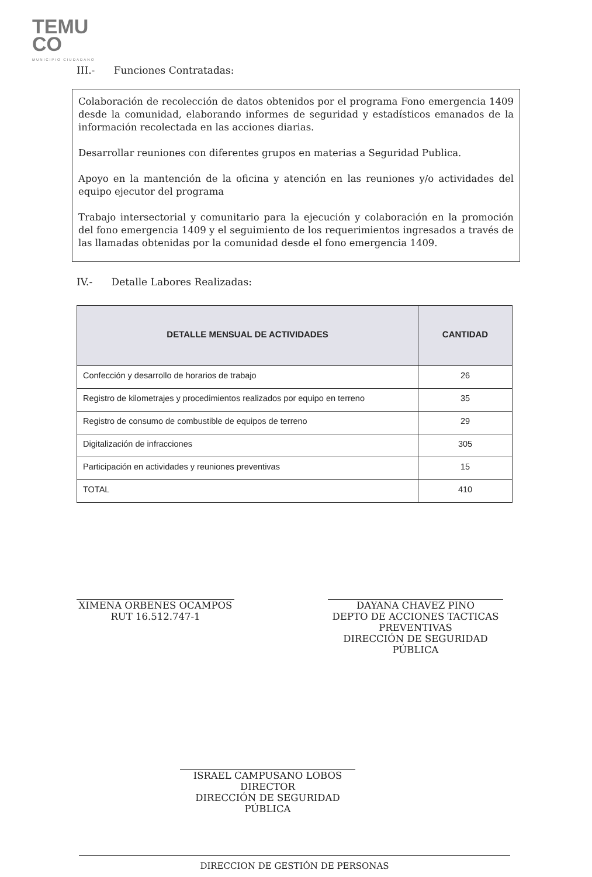TEMU
CO
MUNICIPIO CIUDADANO
III.- Funciones Contratadas:
Colaboración de recolección de datos obtenidos por el programa Fono emergencia 1409 desde la comunidad, elaborando informes de seguridad y estadísticos emanados de la información recolectada en las acciones diarias.
Desarrollar reuniones con diferentes grupos en materias a Seguridad Publica.
Apoyo en la mantención de la oficina y atención en las reuniones y/o actividades del equipo ejecutor del programa
Trabajo intersectorial y comunitario para la ejecución y colaboración en la promoción del fono emergencia 1409 y el seguimiento de los requerimientos ingresados a través de las llamadas obtenidas por la comunidad desde el fono emergencia 1409.
IV.- Detalle Labores Realizadas:
| DETALLE MENSUAL DE ACTIVIDADES | CANTIDAD |
| --- | --- |
| Confección y desarrollo de horarios de trabajo | 26 |
| Registro de kilometrajes y procedimientos realizados por equipo en terreno | 35 |
| Registro de consumo de combustible de equipos de terreno | 29 |
| Digitalización de infracciones | 305 |
| Participación en actividades y reuniones preventivas | 15 |
| TOTAL | 410 |
XIMENA ORBENES OCAMPOS
RUT 16.512.747-1
DAYANA CHAVEZ PINO
DEPTO DE ACCIONES TACTICAS PREVENTIVAS
DIRECCIÓN DE SEGURIDAD PÚBLICA
ISRAEL CAMPUSANO LOBOS
DIRECTOR
DIRECCIÓN DE SEGURIDAD PÚBLICA
DIRECCION DE GESTIÓN DE PERSONAS